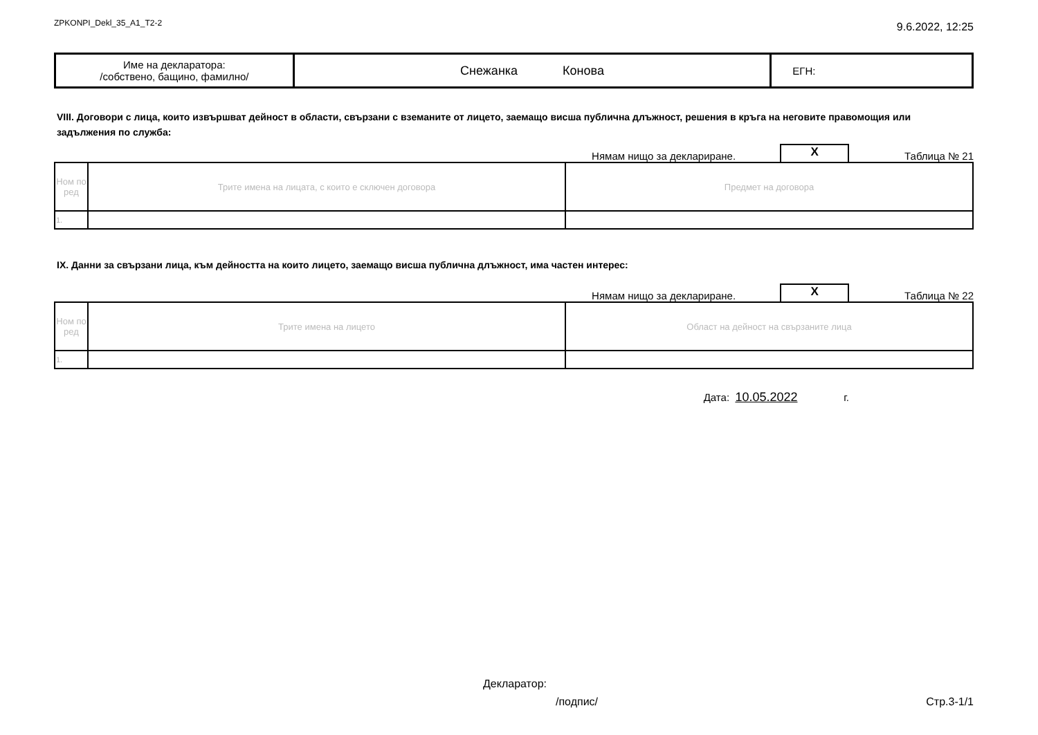ZPKONPI_Dekl_35_A1_T2-2 9.6.2022, 12:25
| Име на декларатора: /собствено, бащино, фамилно/ | Снежанка Конова | ЕГН: |
VIII. Договори с лица, които извършват дейност в области, свързани с вземаните от лицето, заемащо висша публична длъжност, решения в кръга на неговите правомощия или задължения по служба:
Нямам нищо за деклариране.
X
Таблица № 21
| Ном по ред | Трите имена на лицата, с които е сключен договора | Предмет на договора |
| --- | --- | --- |
| 1. | | |
IX. Данни за свързани лица, към дейността на които лицето, заемащо висша публична длъжност, има частен интерес:
Нямам нищо за деклариране.
X
Таблица № 22
| Ном по ред | Трите имена на лицето | Област на дейност на свързаните лица |
| --- | --- | --- |
| 1. | | |
Дата: 10.05.2022 г.
Декларатор:
/подпис/ Стр.3-1/1